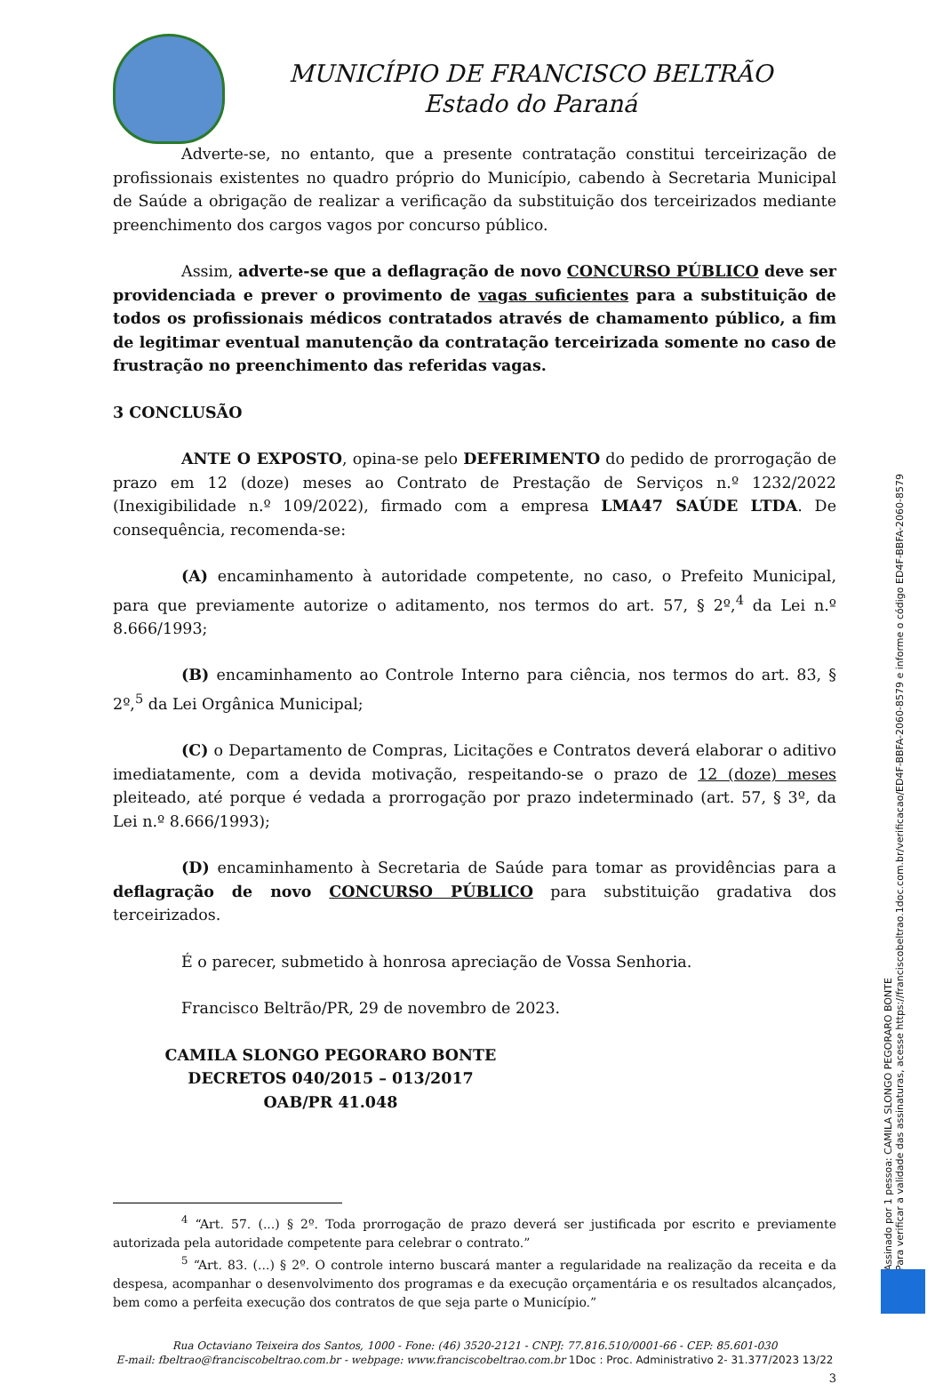MUNICÍPIO DE FRANCISCO BELTRÃO
Estado do Paraná
Adverte-se, no entanto, que a presente contratação constitui terceirização de profissionais existentes no quadro próprio do Município, cabendo à Secretaria Municipal de Saúde a obrigação de realizar a verificação da substituição dos terceirizados mediante preenchimento dos cargos vagos por concurso público.
Assim, adverte-se que a deflagração de novo CONCURSO PÚBLICO deve ser providenciada e prever o provimento de vagas suficientes para a substituição de todos os profissionais médicos contratados através de chamamento público, a fim de legitimar eventual manutenção da contratação terceirizada somente no caso de frustração no preenchimento das referidas vagas.
3 CONCLUSÃO
ANTE O EXPOSTO, opina-se pelo DEFERIMENTO do pedido de prorrogação de prazo em 12 (doze) meses ao Contrato de Prestação de Serviços n.º 1232/2022 (Inexigibilidade n.º 109/2022), firmado com a empresa LMA47 SAÚDE LTDA. De consequência, recomenda-se:
(A) encaminhamento à autoridade competente, no caso, o Prefeito Municipal, para que previamente autorize o aditamento, nos termos do art. 57, § 2º,<sup>4</sup> da Lei n.º 8.666/1993;
(B) encaminhamento ao Controle Interno para ciência, nos termos do art. 83, § 2º,<sup>5</sup> da Lei Orgânica Municipal;
(C) o Departamento de Compras, Licitações e Contratos deverá elaborar o aditivo imediatamente, com a devida motivação, respeitando-se o prazo de 12 (doze) meses pleiteado, até porque é vedada a prorrogação por prazo indeterminado (art. 57, § 3º, da Lei n.º 8.666/1993);
(D) encaminhamento à Secretaria de Saúde para tomar as providências para a deflagração de novo CONCURSO PÚBLICO para substituição gradativa dos terceirizados.
É o parecer, submetido à honrosa apreciação de Vossa Senhoria.
Francisco Beltrão/PR, 29 de novembro de 2023.
CAMILA SLONGO PEGORARO BONTE
DECRETOS 040/2015 – 013/2017
OAB/PR 41.048
<sup>4</sup> “Art. 57. (...) § 2º. Toda prorrogação de prazo deverá ser justificada por escrito e previamente autorizada pela autoridade competente para celebrar o contrato.”
<sup>5</sup> “Art. 83. (...) § 2º. O controle interno buscará manter a regularidade na realização da receita e da despesa, acompanhar o desenvolvimento dos programas e da execução orçamentária e os resultados alcançados, bem como a perfeita execução dos contratos de que seja parte o Município.”
Rua Octaviano Teixeira dos Santos, 1000 - Fone: (46) 3520-2121 - CNPJ: 77.816.510/0001-66 - CEP: 85.601-030
E-mail: fbeltrao@franciscobeltrao.com.br - webpage: www.franciscobeltrao.com.br 1Doc : Proc. Administrativo 2- 31.377/2023 13/22
3
Assinado por 1 pessoa: CAMILA SLONGO PEGORARO BONTE
Para verificar a validade das assinaturas, acesse https://franciscobeltrao.1doc.com.br/verificacao/ED4F-BBFA-2060-8579 e informe o código ED4F-BBFA-2060-8579